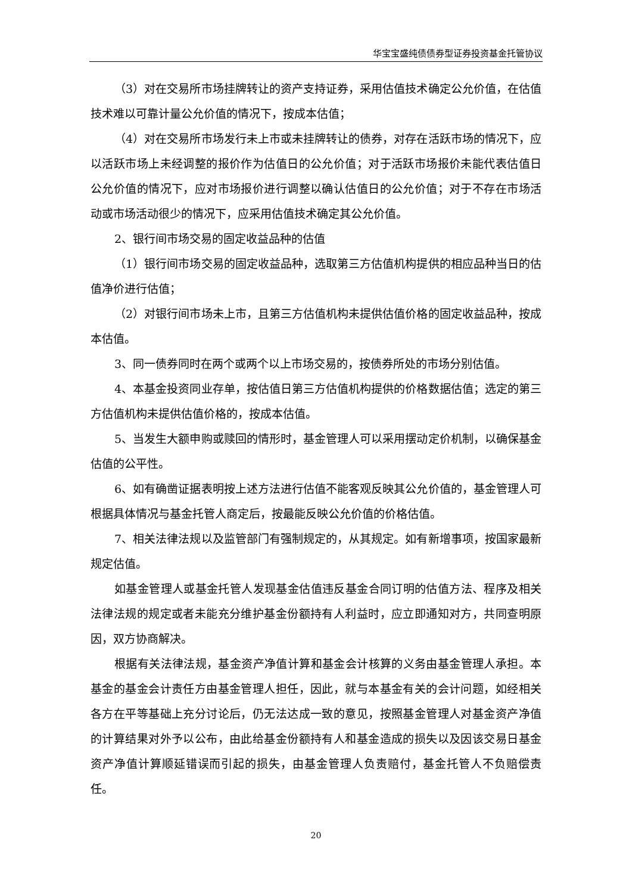华宝宝盛纯债债券型证券投资基金托管协议
（3）对在交易所市场挂牌转让的资产支持证券，采用估值技术确定公允价值，在估值技术难以可靠计量公允价值的情况下，按成本估值；
（4）对在交易所市场发行未上市或未挂牌转让的债券，对存在活跃市场的情况下，应以活跃市场上未经调整的报价作为估值日的公允价值；对于活跃市场报价未能代表估值日公允价值的情况下，应对市场报价进行调整以确认估值日的公允价值；对于不存在市场活动或市场活动很少的情况下，应采用估值技术确定其公允价值。
2、银行间市场交易的固定收益品种的估值
（1）银行间市场交易的固定收益品种，选取第三方估值机构提供的相应品种当日的估值净价进行估值；
（2）对银行间市场未上市，且第三方估值机构未提供估值价格的固定收益品种，按成本估值。
3、同一债券同时在两个或两个以上市场交易的，按债券所处的市场分别估值。
4、本基金投资同业存单，按估值日第三方估值机构提供的价格数据估值；选定的第三方估值机构未提供估值价格的，按成本估值。
5、当发生大额申购或赎回的情形时，基金管理人可以采用摆动定价机制，以确保基金估值的公平性。
6、如有确凿证据表明按上述方法进行估值不能客观反映其公允价值的，基金管理人可根据具体情况与基金托管人商定后，按最能反映公允价值的价格估值。
7、相关法律法规以及监管部门有强制规定的，从其规定。如有新增事项，按国家最新规定估值。
如基金管理人或基金托管人发现基金估值违反基金合同订明的估值方法、程序及相关法律法规的规定或者未能充分维护基金份额持有人利益时，应立即通知对方，共同查明原因，双方协商解决。
根据有关法律法规，基金资产净值计算和基金会计核算的义务由基金管理人承担。本基金的基金会计责任方由基金管理人担任，因此，就与本基金有关的会计问题，如经相关各方在平等基础上充分讨论后，仍无法达成一致的意见，按照基金管理人对基金资产净值的计算结果对外予以公布，由此给基金份额持有人和基金造成的损失以及因该交易日基金资产净值计算顺延错误而引起的损失，由基金管理人负责赔付，基金托管人不负赔偿责任。
20